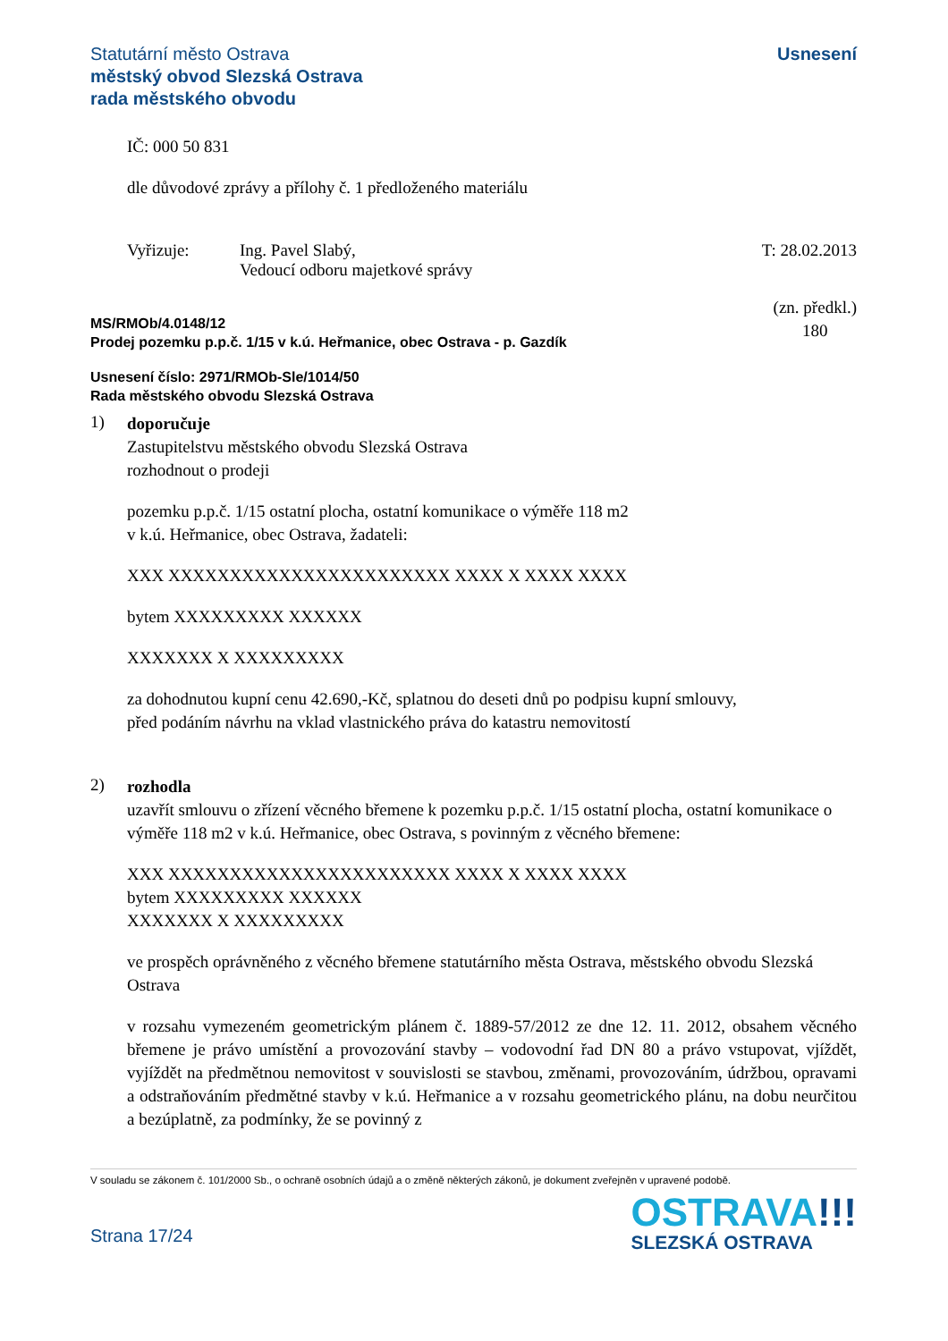Statutární město Ostrava
městský obvod Slezská Ostrava
rada městského obvodu
Usnesení
IČ: 000 50 831
dle důvodové zprávy a přílohy č. 1 předloženého materiálu
Vyřizuje: Ing. Pavel Slabý,
Vedoucí odboru majetkové správy
T: 28.02.2013
MS/RMOb/4.0148/12
Prodej pozemku p.p.č. 1/15 v k.ú. Heřmanice, obec Ostrava - p. Gazdík
(zn. předkl.)
180
Usnesení číslo: 2971/RMOb-Sle/1014/50
Rada městského obvodu Slezská Ostrava
1)
doporučuje
Zastupitelstvu městského obvodu Slezská Ostrava
rozhodnout o prodeji
pozemku p.p.č. 1/15 ostatní plocha, ostatní komunikace o výměře 118 m2
v k.ú. Heřmanice, obec Ostrava, žadateli:
XXX XXXXXXXXXXXXXXXXXXXXXXX XXXX X XXXX XXXX
bytem XXXXXXXXX XXXXXX
XXXXXXX X XXXXXXXXX
za dohodnutou kupní cenu 42.690,-Kč, splatnou do deseti dnů po podpisu kupní smlouvy,
před podáním návrhu na vklad vlastnického práva do katastru nemovitostí
2)
rozhodla
uzavřít smlouvu o zřízení věcného břemene k pozemku p.p.č. 1/15 ostatní plocha, ostatní komunikace o výměře 118 m2 v k.ú. Heřmanice, obec Ostrava, s povinným z věcného břemene:
XXX XXXXXXXXXXXXXXXXXXXXXXX XXXX X XXXX XXXX
bytem XXXXXXXXX XXXXXX
XXXXXXX X XXXXXXXXX
ve prospěch oprávněného z věcného břemene statutárního města Ostrava, městského obvodu Slezská Ostrava
v rozsahu vymezeném geometrickým plánem č. 1889-57/2012 ze dne 12. 11. 2012, obsahem věcného břemene je právo umístění a provozování stavby – vodovodní řad DN 80 a právo vstupovat, vjíždět, vyjíždět na předmětnou nemovitost v souvislosti se stavbou, změnami, provozováním, údržbou, opravami a odstraňováním předmětné stavby v k.ú. Heřmanice a v rozsahu geometrického plánu, na dobu neurčitou a bezúplatně, za podmínky, že se povinný z
V souladu se zákonem č. 101/2000 Sb., o ochraně osobních údajů a o změně některých zákonů, je dokument zveřejněn v upravené podobě.
Strana 17/24
OSTRAVA!!!
SLEZSKÁ OSTRAVA